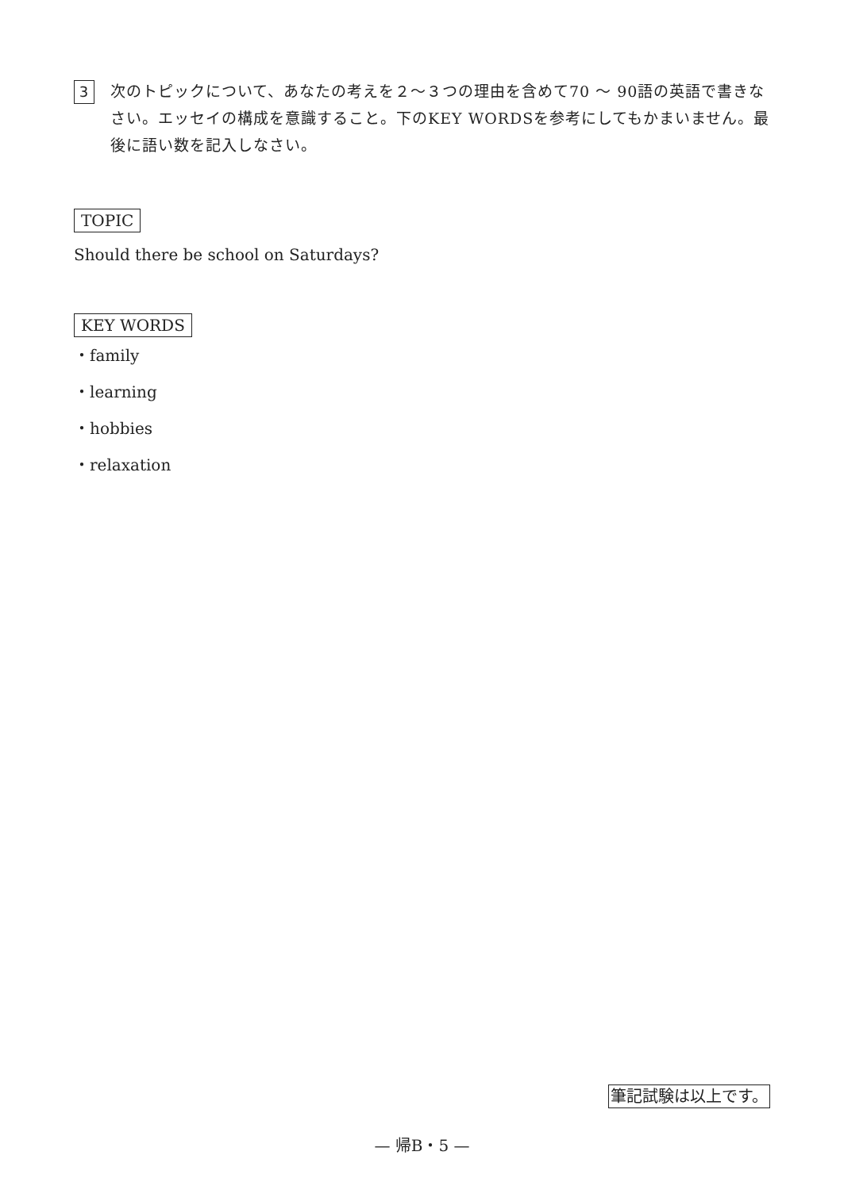3
次のトピックについて、あなたの考えを２～３つの理由を含めて70 ～ 90語の英語で書きなさい。エッセイの構成を意識すること。下のKEY WORDSを参考にしてもかまいません。最後に語い数を記入しなさい。
TOPIC
Should there be school on Saturdays?
KEY WORDS
・family
・learning
・hobbies
・relaxation
筆記試験は以上です。
— 帰B・5 —